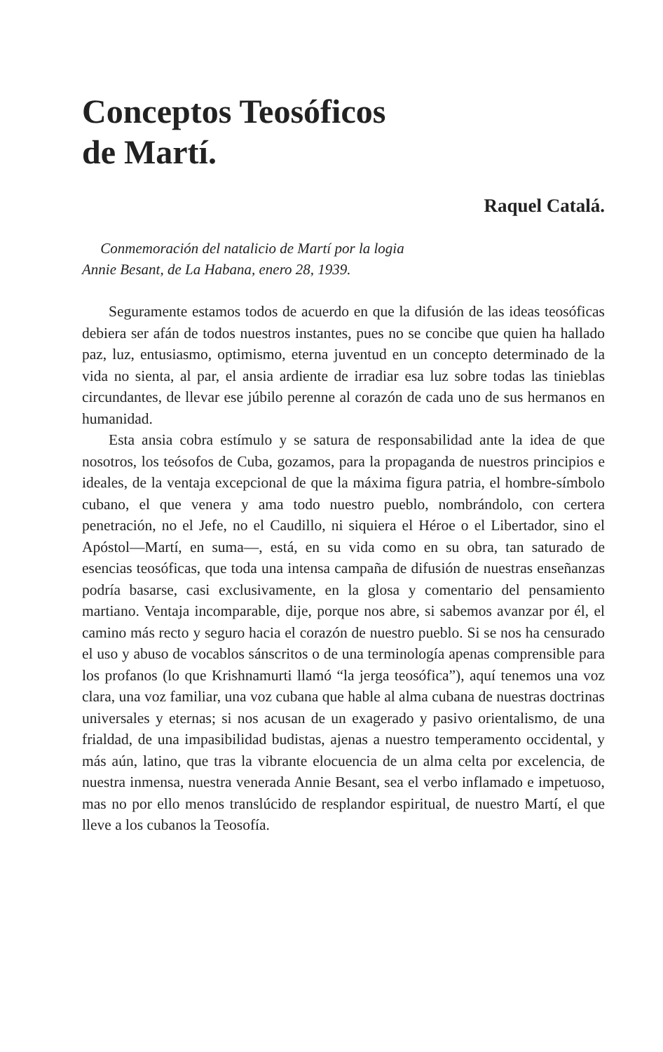Conceptos Teosóficos de Martí.
Raquel Catalá.
Conmemoración del natalicio de Martí por la logia Annie Besant, de La Habana, enero 28, 1939.
Seguramente estamos todos de acuerdo en que la difusión de las ideas teosóficas debiera ser afán de todos nuestros instantes, pues no se concibe que quien ha hallado paz, luz, entusiasmo, optimismo, eterna juventud en un concepto determinado de la vida no sienta, al par, el ansia ardiente de irradiar esa luz sobre todas las tinieblas circundantes, de llevar ese júbilo perenne al corazón de cada uno de sus hermanos en humanidad.
Esta ansia cobra estímulo y se satura de responsabilidad ante la idea de que nosotros, los teósofos de Cuba, gozamos, para la propaganda de nuestros principios e ideales, de la ventaja excepcional de que la máxima figura patria, el hombre-símbolo cubano, el que venera y ama todo nuestro pueblo, nombrándolo, con certera penetración, no el Jefe, no el Caudillo, ni siquiera el Héroe o el Libertador, sino el Apóstol—Martí, en suma—, está, en su vida como en su obra, tan saturado de esencias teosóficas, que toda una intensa campaña de difusión de nuestras enseñanzas podría basarse, casi exclusivamente, en la glosa y comentario del pensamiento martiano. Ventaja incomparable, dije, porque nos abre, si sabemos avanzar por él, el camino más recto y seguro hacia el corazón de nuestro pueblo. Si se nos ha censurado el uso y abuso de vocablos sánscritos o de una terminología apenas comprensible para los profanos (lo que Krishnamurti llamó “la jerga teosófica”), aquí tenemos una voz clara, una voz familiar, una voz cubana que hable al alma cubana de nuestras doctrinas universales y eternas; si nos acusan de un exagerado y pasivo orientalismo, de una frialdad, de una impasibilidad budistas, ajenas a nuestro temperamento occidental, y más aún, latino, que tras la vibrante elocuencia de un alma celta por excelencia, de nuestra inmensa, nuestra venerada Annie Besant, sea el verbo inflamado e impetuoso, mas no por ello menos translúcido de resplandor espiritual, de nuestro Martí, el que lleve a los cubanos la Teosofía.